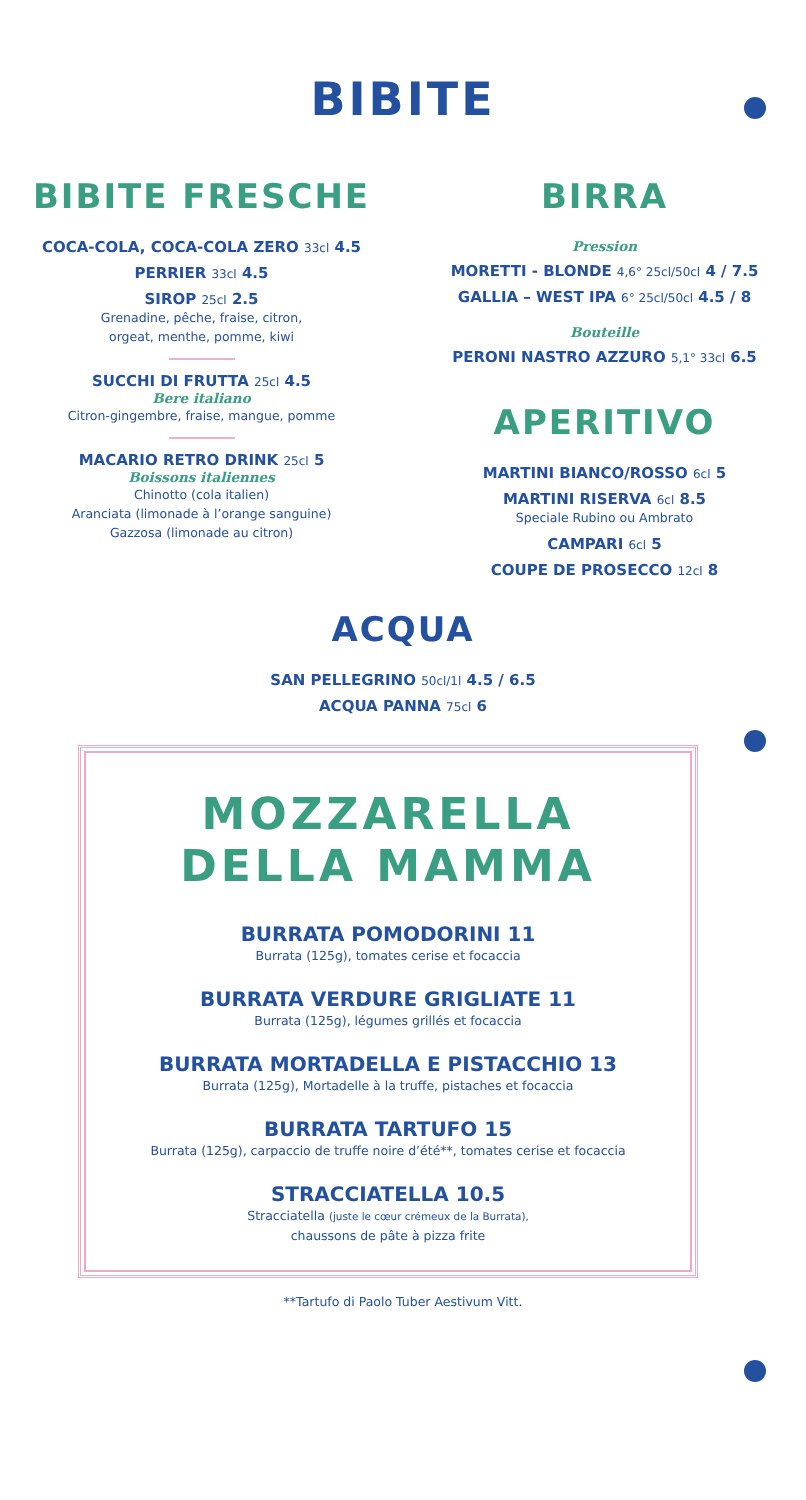BIBITE
BIBITE FRESCHE
COCA-COLA, COCA-COLA ZERO 33cl 4.5
PERRIER 33cl 4.5
SIROP 25cl 2.5
Grenadine, pêche, fraise, citron,
orgeat, menthe, pomme, kiwi
SUCCHI DI FRUTTA 25cl 4.5
Bere italiano
Citron-gingembre, fraise, mangue, pomme
MACARIO RETRO DRINK 25cl 5
Boissons italiennes
Chinotto (cola italien)
Aranciata (limonade à l’orange sanguine)
Gazzosa (limonade au citron)
BIRRA
Pression
MORETTI - BLONDE 4,6° 25cl/50cl 4 / 7.5
GALLIA – WEST IPA 6° 25cl/50cl 4.5 / 8
Bouteille
PERONI NASTRO AZZURO 5,1° 33cl 6.5
APERITIVO
MARTINI BIANCO/ROSSO 6cl 5
MARTINI RISERVA 6cl 8.5
Speciale Rubino ou Ambrato
CAMPARI 6cl 5
COUPE DE PROSECCO 12cl 8
ACQUA
SAN PELLEGRINO 50cl/1l 4.5 / 6.5
ACQUA PANNA 75cl 6
MOZZARELLA
DELLA MAMMA
BURRATA POMODORINI 11
Burrata (125g), tomates cerise et focaccia
BURRATA VERDURE GRIGLIATE 11
Burrata (125g), légumes grillés et focaccia
BURRATA MORTADELLA E PISTACCHIO 13
Burrata (125g), Mortadelle à la truffe, pistaches et focaccia
BURRATA TARTUFO 15
Burrata (125g), carpaccio de truffe noire d’été**, tomates cerise et focaccia
STRACCIATELLA 10.5
Stracciatella (juste le cœur crémeux de la Burrata),
chaussons de pâte à pizza frite
**Tartufo di Paolo Tuber Aestivum Vitt.